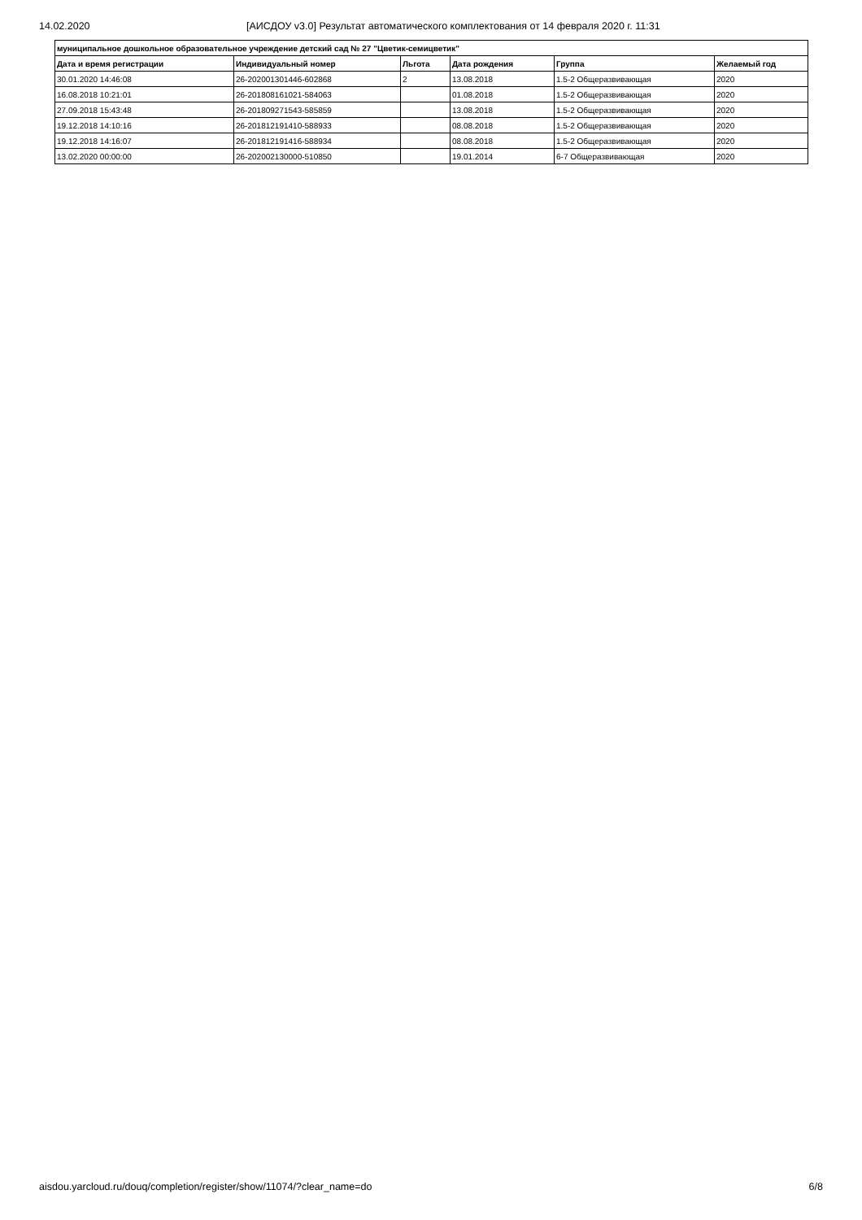14.02.2020 [АИСДОУ v3.0] Результат автоматического комплектования от 14 февраля 2020 г. 11:31
| муниципальное дошкольное образовательное учреждение детский сад № 27 "Цветик-семицветик" | | | | | |
| --- | --- | --- | --- | --- | --- |
| Дата и время регистрации | Индивидуальный номер | Льгота | Дата рождения | Группа | Желаемый год |
| 30.01.2020 14:46:08 | 26-202001301446-602868 | 2 | 13.08.2018 | 1.5-2 Общеразвивающая | 2020 |
| 16.08.2018 10:21:01 | 26-201808161021-584063 | | 01.08.2018 | 1.5-2 Общеразвивающая | 2020 |
| 27.09.2018 15:43:48 | 26-201809271543-585859 | | 13.08.2018 | 1.5-2 Общеразвивающая | 2020 |
| 19.12.2018 14:10:16 | 26-201812191410-588933 | | 08.08.2018 | 1.5-2 Общеразвивающая | 2020 |
| 19.12.2018 14:16:07 | 26-201812191416-588934 | | 08.08.2018 | 1.5-2 Общеразвивающая | 2020 |
| 13.02.2020 00:00:00 | 26-202002130000-510850 | | 19.01.2014 | 6-7 Общеразвивающая | 2020 |
aisdou.yarcloud.ru/douq/completion/register/show/11074/?clear_name=do 6/8